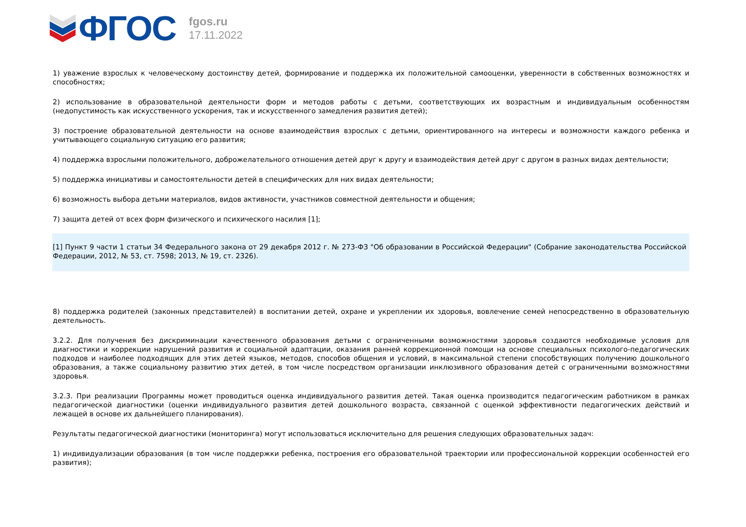ФГОС
fgos.ru
17.11.2022
1) уважение взрослых к человеческому достоинству детей, формирование и поддержка их положительной самооценки, уверенности в собственных возможностях и способностях;
2) использование в образовательной деятельности форм и методов работы с детьми, соответствующих их возрастным и индивидуальным особенностям (недопустимость как искусственного ускорения, так и искусственного замедления развития детей);
3) построение образовательной деятельности на основе взаимодействия взрослых с детьми, ориентированного на интересы и возможности каждого ребенка и учитывающего социальную ситуацию его развития;
4) поддержка взрослыми положительного, доброжелательного отношения детей друг к другу и взаимодействия детей друг с другом в разных видах деятельности;
5) поддержка инициативы и самостоятельности детей в специфических для них видах деятельности;
6) возможность выбора детьми материалов, видов активности, участников совместной деятельности и общения;
7) защита детей от всех форм физического и психического насилия [1];
[1] Пункт 9 части 1 статьи 34 Федерального закона от 29 декабря 2012 г. № 273-ФЗ "Об образовании в Российской Федерации" (Собрание законодательства Российской Федерации, 2012, № 53, ст. 7598; 2013, № 19, ст. 2326).
8) поддержка родителей (законных представителей) в воспитании детей, охране и укреплении их здоровья, вовлечение семей непосредственно в образовательную деятельность.
3.2.2. Для получения без дискриминации качественного образования детьми с ограниченными возможностями здоровья создаются необходимые условия для диагностики и коррекции нарушений развития и социальной адаптации, оказания ранней коррекционной помощи на основе специальных психолого-педагогических подходов и наиболее подходящих для этих детей языков, методов, способов общения и условий, в максимальной степени способствующих получению дошкольного образования, а также социальному развитию этих детей, в том числе посредством организации инклюзивного образования детей с ограниченными возможностями здоровья.
3.2.3. При реализации Программы может проводиться оценка индивидуального развития детей. Такая оценка производится педагогическим работником в рамках педагогической диагностики (оценки индивидуального развития детей дошкольного возраста, связанной с оценкой эффективности педагогических действий и лежащей в основе их дальнейшего планирования).
Результаты педагогической диагностики (мониторинга) могут использоваться исключительно для решения следующих образовательных задач:
1) индивидуализации образования (в том числе поддержки ребенка, построения его образовательной траектории или профессиональной коррекции особенностей его развития);